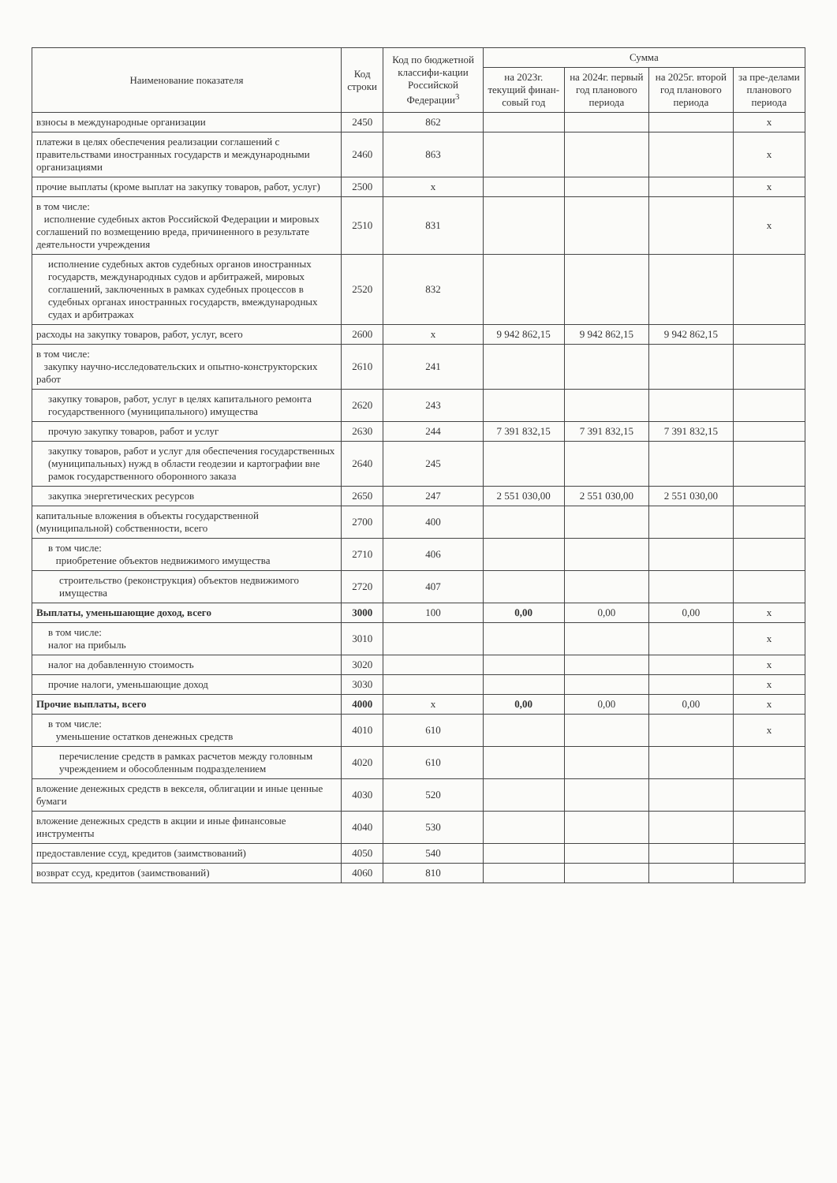| Наименование показателя | Код строки | Код по бюджетной классифи-кации Российской Федерации<sup>3</sup> | Сумма | | | |
| --- | --- | --- | --- | --- | --- | --- |
| | | | на 2023г. текущий финан-совый год | на 2024г. первый год планового периода | на 2025г. второй год планового периода | за пре-делами планового периода |
| взносы в международные организации | 2450 | 862 | | | | x |
| платежи в целях обеспечения реализации соглашений с правительствами иностранных государств и международными организациями | 2460 | 863 | | | | x |
| прочие выплаты (кроме выплат на закупку товаров, работ, услуг) | 2500 | x | | | | x |
| в том числе: исполнение судебных актов Российской Федерации и мировых соглашений по возмещению вреда, причиненного в результате деятельности учреждения | 2510 | 831 | | | | x |
| исполнение судебных актов судебных органов иностранных государств, международных судов и арбитражей, мировых соглашений, заключенных в рамках судебных процессов в судебных органах иностранных государств, вмеждународных судах и арбитражах | 2520 | 832 | | | | |
| расходы на закупку товаров, работ, услуг, всего | 2600 | x | 9 942 862,15 | 9 942 862,15 | 9 942 862,15 | |
| в том числе: закупку научно-исследовательских и опытно-конструкторских работ | 2610 | 241 | | | | |
| закупку товаров, работ, услуг в целях капитального ремонта государственного (муниципального) имущества | 2620 | 243 | | | | |
| прочую закупку товаров, работ и услуг | 2630 | 244 | 7 391 832,15 | 7 391 832,15 | 7 391 832,15 | |
| закупку товаров, работ и услуг для обеспечения государственных (муниципальных) нужд в области геодезии и картографии вне рамок государственного оборонного заказа | 2640 | 245 | | | | |
| закупка энергетических ресурсов | 2650 | 247 | 2 551 030,00 | 2 551 030,00 | 2 551 030,00 | |
| капитальные вложения в объекты государственной (муниципальной) собственности, всего | 2700 | 400 | | | | |
| в том числе: приобретение объектов недвижимого имущества | 2710 | 406 | | | | |
| строительство (реконструкция) объектов недвижимого имущества | 2720 | 407 | | | | |
| Выплаты, уменьшающие доход, всего | 3000 | 100 | 0,00 | 0,00 | 0,00 | x |
| в том числе: налог на прибыль | 3010 | | | | | x |
| налог на добавленную стоимость | 3020 | | | | | x |
| прочие налоги, уменьшающие доход | 3030 | | | | | x |
| Прочие выплаты, всего | 4000 | x | 0,00 | 0,00 | 0,00 | x |
| в том числе: уменьшение остатков денежных средств | 4010 | 610 | | | | x |
| перечисление средств в рамках расчетов между головным учреждением и обособленным подразделением | 4020 | 610 | | | | |
| вложение денежных средств в векселя, облигации и иные ценные бумаги | 4030 | 520 | | | | |
| вложение денежных средств в акции и иные финансовые инструменты | 4040 | 530 | | | | |
| предоставление ссуд, кредитов (заимствований) | 4050 | 540 | | | | |
| возврат ссуд, кредитов (заимствований) | 4060 | 810 | | | | |